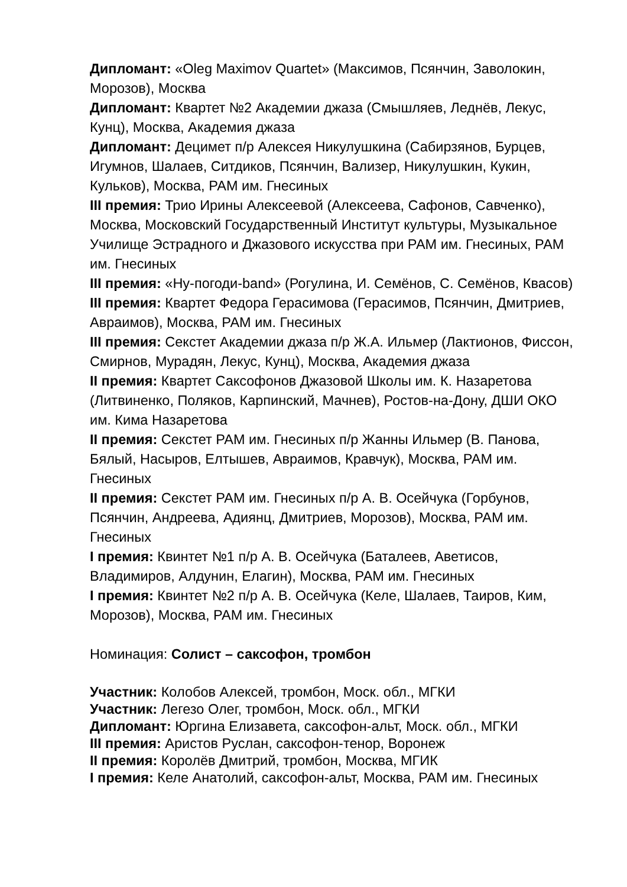Дипломант: «Oleg Maximov Quartet» (Максимов, Псянчин, Заволокин, Морозов), Москва
Дипломант: Квартет №2 Академии джаза (Смышляев, Леднёв, Лекус, Кунц), Москва, Академия джаза
Дипломант: Децимет п/р Алексея Никулушкина (Сабирзянов, Бурцев, Игумнов, Шалаев, Ситдиков, Псянчин, Вализер, Никулушкин, Кукин, Кульков), Москва, РАМ им. Гнесиных
III премия: Трио Ирины Алексеевой (Алексеева, Сафонов, Савченко), Москва, Московский Государственный Институт культуры, Музыкальное Училище Эстрадного и Джазового искусства при РАМ им. Гнесиных, РАМ им. Гнесиных
III премия: «Ну-погоди-band» (Рогулина, И. Семёнов, С. Семёнов, Квасов)
III премия: Квартет Федора Герасимова (Герасимов, Псянчин, Дмитриев, Авраимов), Москва, РАМ им. Гнесиных
III премия: Секстет Академии джаза п/р Ж.А. Ильмер (Лактионов, Фиссон, Смирнов, Мурадян, Лекус, Кунц), Москва, Академия джаза
II премия: Квартет Саксофонов Джазовой Школы им. К. Назаретова (Литвиненко, Поляков, Карпинский, Мачнев), Ростов-на-Дону, ДШИ ОКО им. Кима Назаретова
II премия: Секстет РАМ им. Гнесиных п/р Жанны Ильмер (В. Панова, Бялый, Насыров, Елтышев, Авраимов, Кравчук), Москва, РАМ им. Гнесиных
II премия: Секстет РАМ им. Гнесиных п/р А. В. Осейчука (Горбунов, Псянчин, Андреева, Адиянц, Дмитриев, Морозов), Москва, РАМ им. Гнесиных
I премия: Квинтет №1 п/р А. В. Осейчука (Баталеев, Аветисов, Владимиров, Алдунин, Елагин), Москва, РАМ им. Гнесиных
I премия: Квинтет №2 п/р А. В. Осейчука (Келе, Шалаев, Таиров, Ким, Морозов), Москва, РАМ им. Гнесиных
Номинация: Солист – саксофон, тромбон
Участник: Колобов Алексей, тромбон, Моск. обл., МГКИ
Участник: Легезо Олег, тромбон, Моск. обл., МГКИ
Дипломант: Юргина Елизавета, саксофон-альт, Моск. обл., МГКИ
III премия: Аристов Руслан, саксофон-тенор, Воронеж
II премия: Королёв Дмитрий, тромбон, Москва, МГИК
I премия: Келе Анатолий, саксофон-альт, Москва, РАМ им. Гнесиных